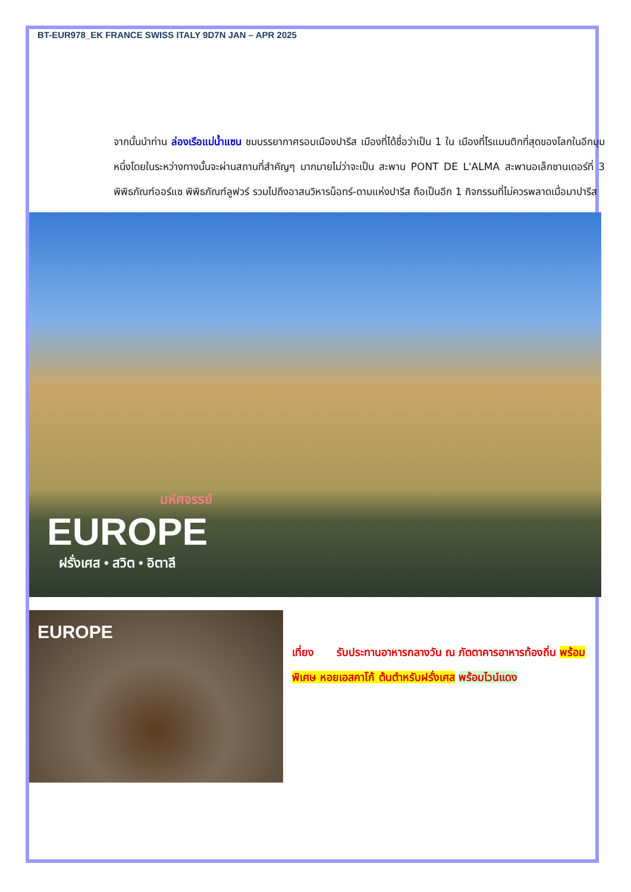BT-EUR978_EK FRANCE SWISS ITALY 9D7N JAN – APR 2025
จากนั้นนำท่าน ล่องเรือแม่น้ำแซน ชมบรรยากาศรอบเมืองปารีส เมืองที่ได้ชื่อว่าเป็น 1 ใน เมืองที่โรแมนติกที่สุดของโลกในอีกมุมหนึ่งโดยในระหว่างทางนั้นจะผ่านสถานที่สำคัญๆ มากมายไม่ว่าจะเป็น สะพาน PONT DE L'ALMA สะพานอเล็กซานเดอร์ที่ 3 พิพิธภัณฑ์ออร์แซ พิพิธภัณฑ์ลูฟวร์ รวมไปถึงอาสนวิหารน็อทร์-ดามแห่งปารีส ถือเป็นอีก 1 กิจกรรมที่ไม่ควรพลาดเมื่อมาปารีส
มหัศจรรย์
EUROPE
ฝรั่งเศส • สวิต • อิตาลี
EUROPE
เที่ยง รับประทานอาหารกลางวัน ณ ภัตตาคารอาหารท้องถิ่น พร้อมพิเศษ หอยเอสคาโก้ ต้นตำหรับฝรั่งเศส พร้อมไวน์แดง